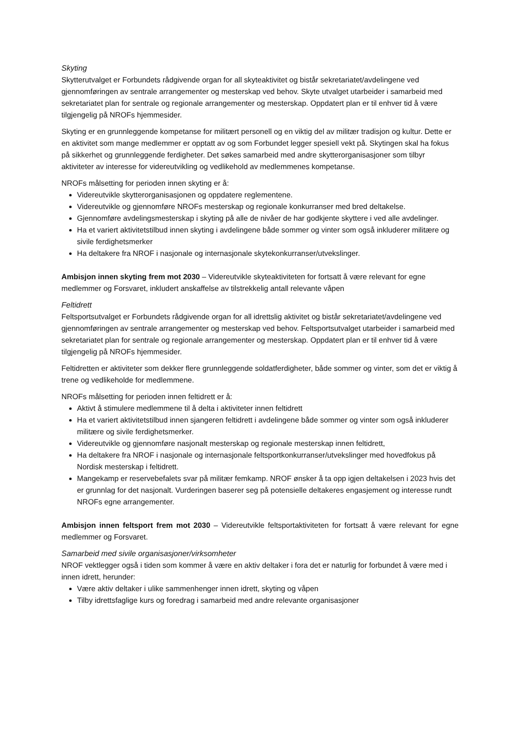Skyting
Skytterutvalget er Forbundets rådgivende organ for all skyteaktivitet og bistår sekretariatet/avdelingene ved gjennomføringen av sentrale arrangementer og mesterskap ved behov. Skyte utvalget utarbeider i samarbeid med sekretariatet plan for sentrale og regionale arrangementer og mesterskap. Oppdatert plan er til enhver tid å være tilgjengelig på NROFs hjemmesider.
Skyting er en grunnleggende kompetanse for militært personell og en viktig del av militær tradisjon og kultur. Dette er en aktivitet som mange medlemmer er opptatt av og som Forbundet legger spesiell vekt på. Skytingen skal ha fokus på sikkerhet og grunnleggende ferdigheter. Det søkes samarbeid med andre skytterorganisasjoner som tilbyr aktiviteter av interesse for videreutvikling og vedlikehold av medlemmenes kompetanse.
NROFs målsetting for perioden innen skyting er å:
Videreutvikle skytterorganisasjonen og oppdatere reglementene.
Videreutvikle og gjennomføre NROFs mesterskap og regionale konkurranser med bred deltakelse.
Gjennomføre avdelingsmesterskap i skyting på alle de nivåer de har godkjente skyttere i ved alle avdelinger.
Ha et variert aktivitetstilbud innen skyting i avdelingene både sommer og vinter som også inkluderer militære og sivile ferdighetsmerker
Ha deltakere fra NROF i nasjonale og internasjonale skytekonkurranser/utvekslinger.
Ambisjon innen skyting frem mot 2030 – Videreutvikle skyteaktiviteten for fortsatt å være relevant for egne medlemmer og Forsvaret, inkludert anskaffelse av tilstrekkelig antall relevante våpen
Feltidrett
Feltsportsutvalget er Forbundets rådgivende organ for all idrettslig aktivitet og bistår sekretariatet/avdelingene ved gjennomføringen av sentrale arrangementer og mesterskap ved behov. Feltsportsutvalget utarbeider i samarbeid med sekretariatet plan for sentrale og regionale arrangementer og mesterskap. Oppdatert plan er til enhver tid å være tilgjengelig på NROFs hjemmesider.
Feltidretten er aktiviteter som dekker flere grunnleggende soldatferdigheter, både sommer og vinter, som det er viktig å trene og vedlikeholde for medlemmene.
NROFs målsetting for perioden innen feltidrett er å:
Aktivt å stimulere medlemmene til å delta i aktiviteter innen feltidrett
Ha et variert aktivitetstilbud innen sjangeren feltidrett i avdelingene både sommer og vinter som også inkluderer militære og sivile ferdighetsmerker.
Videreutvikle og gjennomføre nasjonalt mesterskap og regionale mesterskap innen feltidrett,
Ha deltakere fra NROF i nasjonale og internasjonale feltsportkonkurranser/utvekslinger med hovedfokus på Nordisk mesterskap i feltidrett.
Mangekamp er reservebefalets svar på militær femkamp. NROF ønsker å ta opp igjen deltakelsen i 2023 hvis det er grunnlag for det nasjonalt. Vurderingen baserer seg på potensielle deltakeres engasjement og interesse rundt NROFs egne arrangementer.
Ambisjon innen feltsport frem mot 2030 – Videreutvikle feltsportaktiviteten for fortsatt å være relevant for egne medlemmer og Forsvaret.
Samarbeid med sivile organisasjoner/virksomheter
NROF vektlegger også i tiden som kommer å være en aktiv deltaker i fora det er naturlig for forbundet å være med i innen idrett, herunder:
Være aktiv deltaker i ulike sammenhenger innen idrett, skyting og våpen
Tilby idrettsfaglige kurs og foredrag i samarbeid med andre relevante organisasjoner